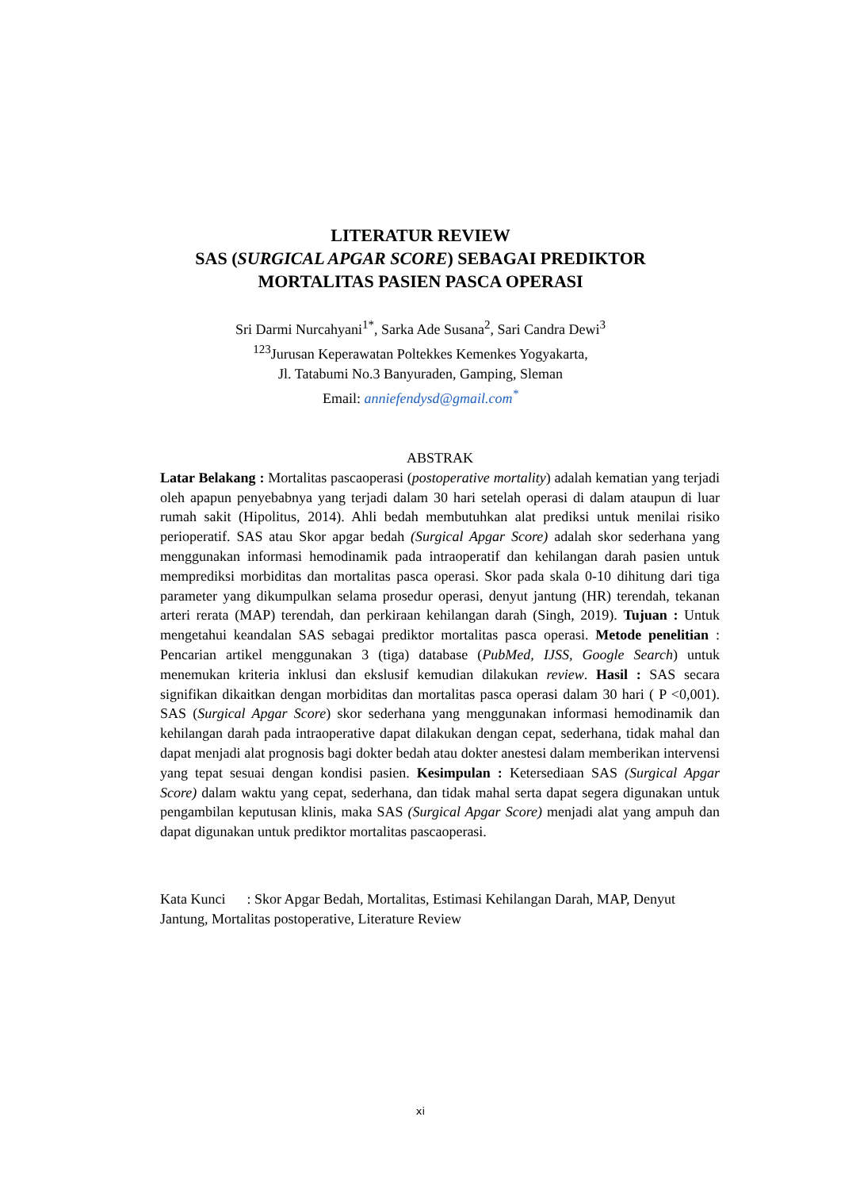LITERATUR REVIEW
SAS (SURGICAL APGAR SCORE) SEBAGAI PREDIKTOR
MORTALITAS PASIEN PASCA OPERASI
Sri Darmi Nurcahyani<sup>1*</sup>, Sarka Ade Susana<sup>2</sup>, Sari Candra Dewi<sup>3</sup>
<sup>123</sup> Jurusan Keperawatan Poltekkes Kemenkes Yogyakarta,
Jl. Tatabumi No.3 Banyuraden, Gamping, Sleman
Email: anniefendysd@gmail.com<sup>*</sup>
ABSTRAK
Latar Belakang : Mortalitas pascaoperasi (postoperative mortality) adalah kematian yang terjadi oleh apapun penyebabnya yang terjadi dalam 30 hari setelah operasi di dalam ataupun di luar rumah sakit (Hipolitus, 2014). Ahli bedah membutuhkan alat prediksi untuk menilai risiko perioperatif. SAS atau Skor apgar bedah (Surgical Apgar Score) adalah skor sederhana yang menggunakan informasi hemodinamik pada intraoperatif dan kehilangan darah pasien untuk memprediksi morbiditas dan mortalitas pasca operasi. Skor pada skala 0-10 dihitung dari tiga parameter yang dikumpulkan selama prosedur operasi, denyut jantung (HR) terendah, tekanan arteri rerata (MAP) terendah, dan perkiraan kehilangan darah (Singh, 2019). Tujuan : Untuk mengetahui keandalan SAS sebagai prediktor mortalitas pasca operasi. Metode penelitian : Pencarian artikel menggunakan 3 (tiga) database (PubMed, IJSS, Google Search) untuk menemukan kriteria inklusi dan ekslusif kemudian dilakukan review. Hasil : SAS secara signifikan dikaitkan dengan morbiditas dan mortalitas pasca operasi dalam 30 hari ( P <0,001). SAS (Surgical Apgar Score) skor sederhana yang menggunakan informasi hemodinamik dan kehilangan darah pada intraoperative dapat dilakukan dengan cepat, sederhana, tidak mahal dan dapat menjadi alat prognosis bagi dokter bedah atau dokter anestesi dalam memberikan intervensi yang tepat sesuai dengan kondisi pasien. Kesimpulan : Ketersediaan SAS (Surgical Apgar Score) dalam waktu yang cepat, sederhana, dan tidak mahal serta dapat segera digunakan untuk pengambilan keputusan klinis, maka SAS (Surgical Apgar Score) menjadi alat yang ampuh dan dapat digunakan untuk prediktor mortalitas pascaoperasi.
Kata Kunci : Skor Apgar Bedah, Mortalitas, Estimasi Kehilangan Darah, MAP, Denyut Jantung, Mortalitas postoperative, Literature Review
xi